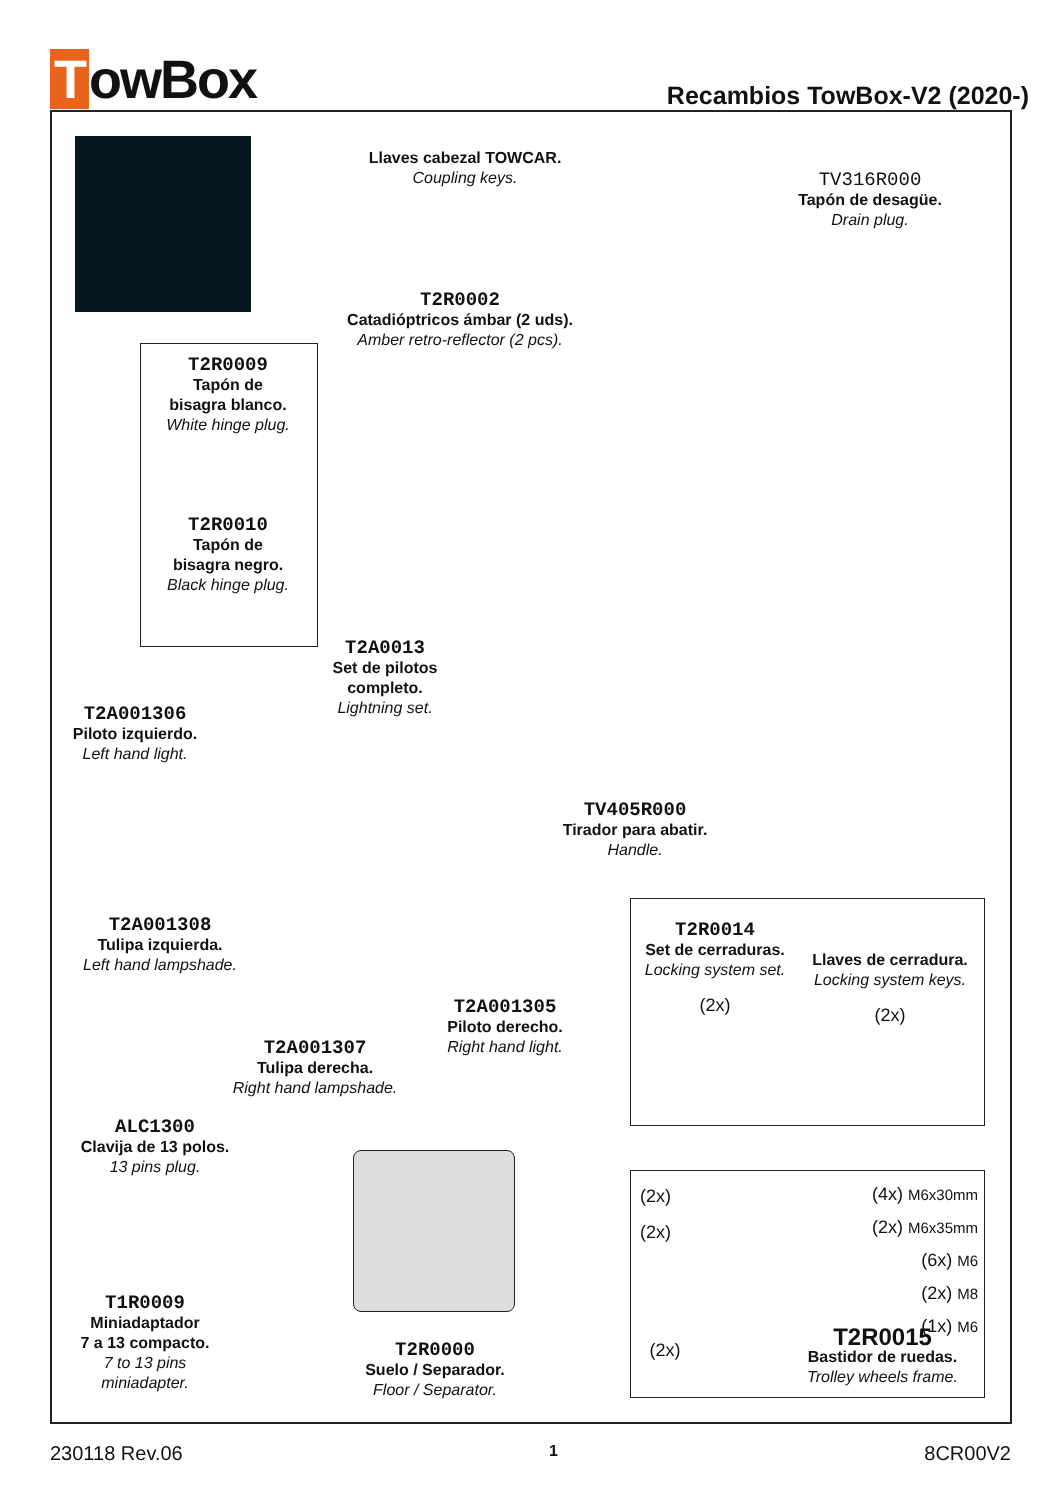TowBox
Recambios TowBox-V2 (2020-)
Llaves cabezal TOWCAR.
Coupling keys.
TV316R000
Tapón de desagüe.
Drain plug.
T2R0002
Catadióptricos ámbar (2 uds).
Amber retro-reflector (2 pcs).
T2R0009
Tapón de
bisagra blanco.
White hinge plug.
T2R0010
Tapón de
bisagra negro.
Black hinge plug.
T2A0013
Set de pilotos completo.
Lightning set.
T2A001306
Piloto izquierdo.
Left hand light.
TV405R000
Tirador para abatir.
Handle.
T2A001308
Tulipa izquierda.
Left hand lampshade.
T2R0014
Set de cerraduras.
Locking system set.
(2x)
Llaves de cerradura.
Locking system keys.
(2x)
T2A001305
Piloto derecho.
Right hand light.
T2A001307
Tulipa derecha.
Right hand lampshade.
ALC1300
Clavija de 13 polos.
13 pins plug.
(2x)
(2x)
(4x) M6x30mm
(2x) M6x35mm
(6x) M6
(2x) M8
(1x) M6
(2x)
T2R0015
Bastidor de ruedas.
Trolley wheels frame.
T1R0009
Miniadaptador
7 a 13 compacto.
7 to 13 pins
miniadapter.
T2R0000
Suelo / Separador.
Floor / Separator.
230118 Rev.06 1 8CR00V2